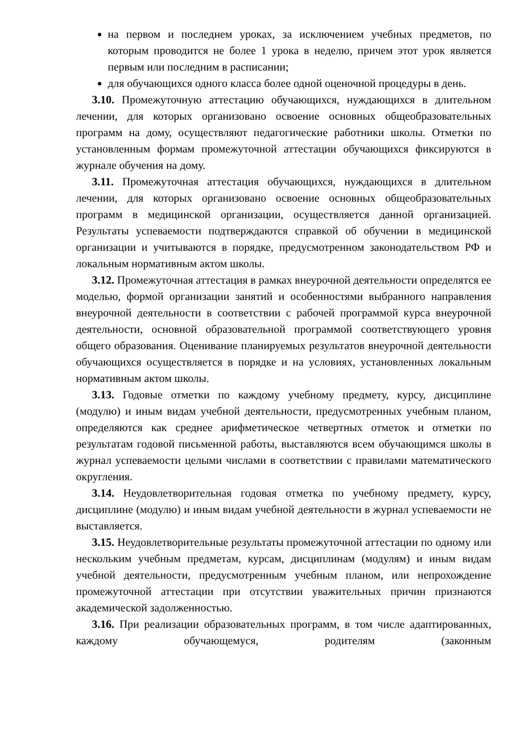на первом и последнем уроках, за исключением учебных предметов, по которым проводится не более 1 урока в неделю, причем этот урок является первым или последним в расписании;
для обучающихся одного класса более одной оценочной процедуры в день.
3.10. Промежуточную аттестацию обучающихся, нуждающихся в длительном лечении, для которых организовано освоение основных общеобразовательных программ на дому, осуществляют педагогические работники школы. Отметки по установленным формам промежуточной аттестации обучающихся фиксируются в журнале обучения на дому.
3.11. Промежуточная аттестация обучающихся, нуждающихся в длительном лечении, для которых организовано освоение основных общеобразовательных программ в медицинской организации, осуществляется данной организацией. Результаты успеваемости подтверждаются справкой об обучении в медицинской организации и учитываются в порядке, предусмотренном законодательством РФ и локальным нормативным актом школы.
3.12. Промежуточная аттестация в рамках внеурочной деятельности определятся ее моделью, формой организации занятий и особенностями выбранного направления внеурочной деятельности в соответствии с рабочей программой курса внеурочной деятельности, основной образовательной программой соответствующего уровня общего образования. Оценивание планируемых результатов внеурочной деятельности обучающихся осуществляется в порядке и на условиях, установленных локальным нормативным актом школы.
3.13. Годовые отметки по каждому учебному предмету, курсу, дисциплине (модулю) и иным видам учебной деятельности, предусмотренных учебным планом, определяются как среднее арифметическое четвертных отметок и отметки по результатам годовой письменной работы, выставляются всем обучающимся школы в журнал успеваемости целыми числами в соответствии с правилами математического округления.
3.14. Неудовлетворительная годовая отметка по учебному предмету, курсу, дисциплине (модулю) и иным видам учебной деятельности в журнал успеваемости не выставляется.
3.15. Неудовлетворительные результаты промежуточной аттестации по одному или нескольким учебным предметам, курсам, дисциплинам (модулям) и иным видам учебной деятельности, предусмотренным учебным планом, или непрохождение промежуточной аттестации при отсутствии уважительных причин признаются академической задолженностью.
3.16. При реализации образовательных программ, в том числе адаптированных, каждому обучающемуся, родителям (законным